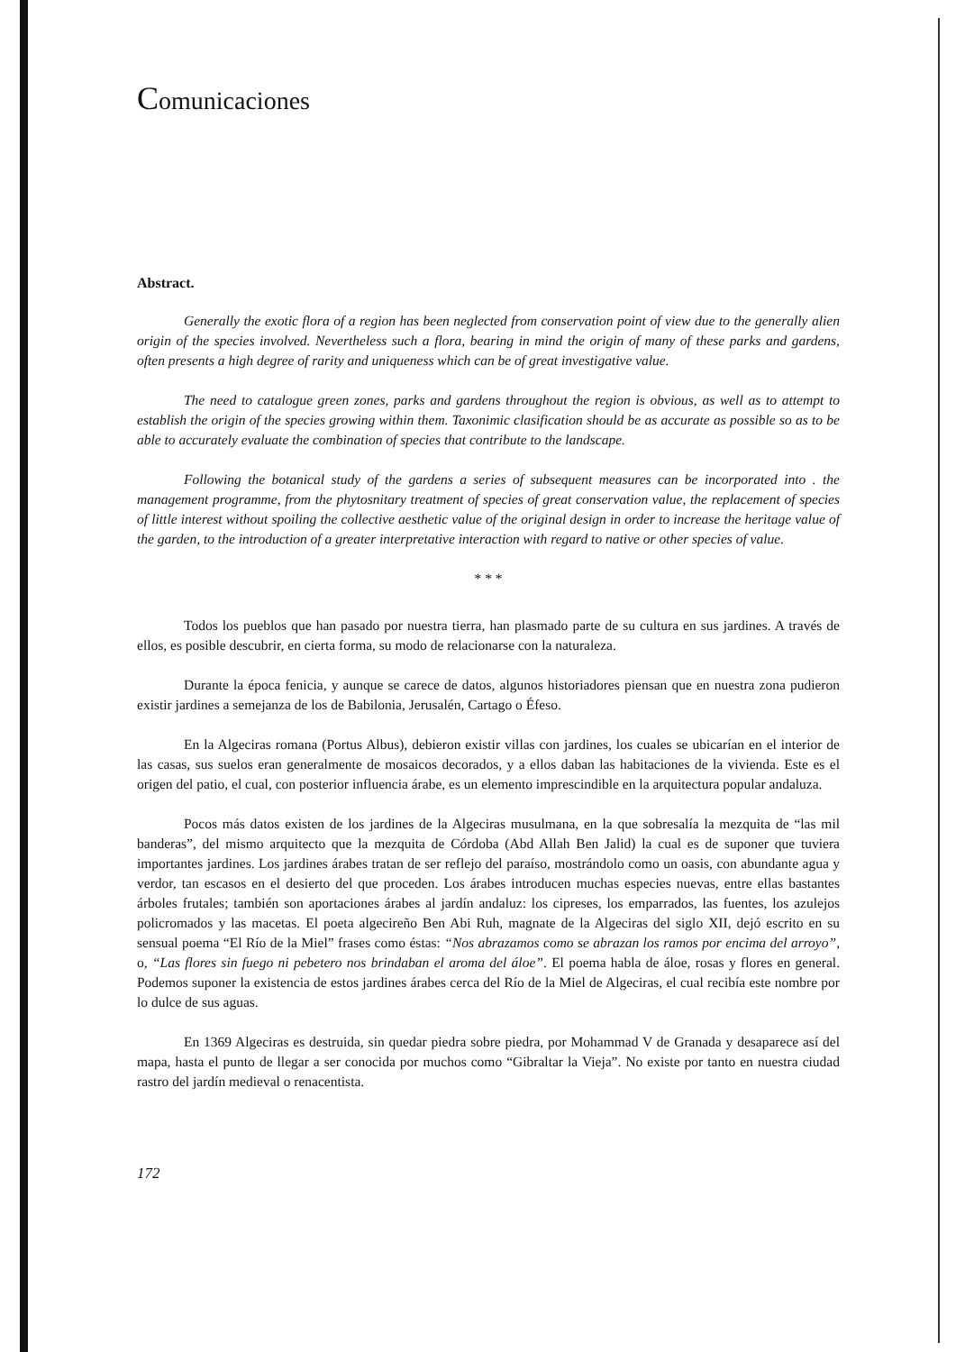Comunicaciones
Abstract.
Generally the exotic flora of a region has been neglected from conservation point of view due to the generally alien origin of the species involved. Nevertheless such a flora, bearing in mind the origin of many of these parks and gardens, often presents a high degree of rarity and uniqueness which can be of great investigative value.
The need to catalogue green zones, parks and gardens throughout the region is obvious, as well as to attempt to establish the origin of the species growing within them. Taxonimic clasification should be as accurate as possible so as to be able to accurately evaluate the combination of species that contribute to the landscape.
Following the botanical study of the gardens a series of subsequent measures can be incorporated into . the management programme, from the phytosnitary treatment of species of great conservation value, the replacement of species of little interest without spoiling the collective aesthetic value of the original design in order to increase the heritage value of the garden, to the introduction of a greater interpretative interaction with regard to native or other species of value.
* * *
Todos los pueblos que han pasado por nuestra tierra, han plasmado parte de su cultura en sus jardines. A través de ellos, es posible descubrir, en cierta forma, su modo de relacionarse con la naturaleza.
Durante la época fenicia, y aunque se carece de datos, algunos historiadores piensan que en nuestra zona pudieron existir jardines a semejanza de los de Babilonia, Jerusalén, Cartago o Éfeso.
En la Algeciras romana (Portus Albus), debieron existir villas con jardines, los cuales se ubicarían en el interior de las casas, sus suelos eran generalmente de mosaicos decorados, y a ellos daban las habitaciones de la vivienda. Este es el origen del patio, el cual, con posterior influencia árabe, es un elemento imprescindible en la arquitectura popular andaluza.
Pocos más datos existen de los jardines de la Algeciras musulmana, en la que sobresalía la mezquita de “las mil banderas”, del mismo arquitecto que la mezquita de Córdoba (Abd Allah Ben Jalid) la cual es de suponer que tuviera importantes jardines. Los jardines árabes tratan de ser reflejo del paraíso, mostrándolo como un oasis, con abundante agua y verdor, tan escasos en el desierto del que proceden. Los árabes introducen muchas especies nuevas, entre ellas bastantes árboles frutales; también son aportaciones árabes al jardín andaluz: los cipreses, los emparrados, las fuentes, los azulejos policromados y las macetas. El poeta algecireño Ben Abi Ruh, magnate de la Algeciras del siglo XII, dejó escrito en su sensual poema “El Río de la Miel” frases como éstas: “Nos abrazamos como se abrazan los ramos por encima del arroyo”, o, “Las flores sin fuego ni pebetero nos brindaban el aroma del áloe”. El poema habla de áloe, rosas y flores en general. Podemos suponer la existencia de estos jardines árabes cerca del Río de la Miel de Algeciras, el cual recibía este nombre por lo dulce de sus aguas.
En 1369 Algeciras es destruida, sin quedar piedra sobre piedra, por Mohammad V de Granada y desaparece así del mapa, hasta el punto de llegar a ser conocida por muchos como “Gibraltar la Vieja”. No existe por tanto en nuestra ciudad rastro del jardín medieval o renacentista.
172